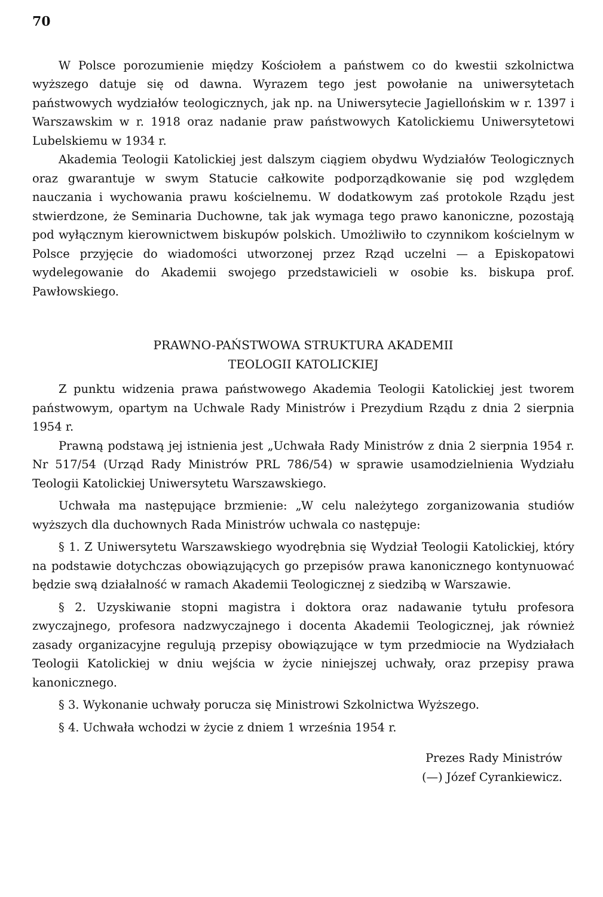70
W Polsce porozumienie między Kościołem a państwem co do kwestii szkolnictwa wyższego datuje się od dawna. Wyrazem tego jest powołanie na uniwersytetach państwowych wydziałów teologicznych, jak np. na Uniwersytecie Jagiellońskim w r. 1397 i Warszawskim w r. 1918 oraz nadanie praw państwowych Katolickiemu Uniwersytetowi Lubelskiemu w 1934 r.
Akademia Teologii Katolickiej jest dalszym ciągiem obydwu Wydziałów Teologicznych oraz gwarantuje w swym Statucie całkowite podporządkowanie się pod względem nauczania i wychowania prawu kościelnemu. W dodatkowym zaś protokole Rządu jest stwierdzone, że Seminaria Duchowne, tak jak wymaga tego prawo kanoniczne, pozostają pod wyłącznym kierownictwem biskupów polskich. Umożliwiło to czynnikom kościelnym w Polsce przyjęcie do wiadomości utworzonej przez Rząd uczelni — a Episkopatowi wydelegowanie do Akademii swojego przedstawicieli w osobie ks. biskupa prof. Pawłowskiego.
PRAWNO-PAŃSTWOWA STRUKTURA AKADEMII
TEOLOGII KATOLICKIEJ
Z punktu widzenia prawa państwowego Akademia Teologii Katolickiej jest tworem państwowym, opartym na Uchwale Rady Ministrów i Prezydium Rządu z dnia 2 sierpnia 1954 r.
Prawną podstawą jej istnienia jest „Uchwała Rady Ministrów z dnia 2 sierpnia 1954 r. Nr 517/54 (Urząd Rady Ministrów PRL 786/54) w sprawie usamodzielnienia Wydziału Teologii Katolickiej Uniwersytetu Warszawskiego.
Uchwała ma następujące brzmienie: „W celu należytego zorganizowania studiów wyższych dla duchownych Rada Ministrów uchwala co następuje:
§ 1. Z Uniwersytetu Warszawskiego wyodrębnia się Wydział Teologii Katolickiej, który na podstawie dotychczas obowiązujących go przepisów prawa kanonicznego kontynuować będzie swą działalność w ramach Akademii Teologicznej z siedzibą w Warszawie.
§ 2. Uzyskiwanie stopni magistra i doktora oraz nadawanie tytułu profesora zwyczajnego, profesora nadzwyczajnego i docenta Akademii Teologicznej, jak również zasady organizacyjne regulują przepisy obowiązujące w tym przedmiocie na Wydziałach Teologii Katolickiej w dniu wejścia w życie niniejszej uchwały, oraz przepisy prawa kanonicznego.
§ 3. Wykonanie uchwały porucza się Ministrowi Szkolnictwa Wyższego.
§ 4. Uchwała wchodzi w życie z dniem 1 września 1954 r.
Prezes Rady Ministrów
(—) Józef Cyrankiewicz.